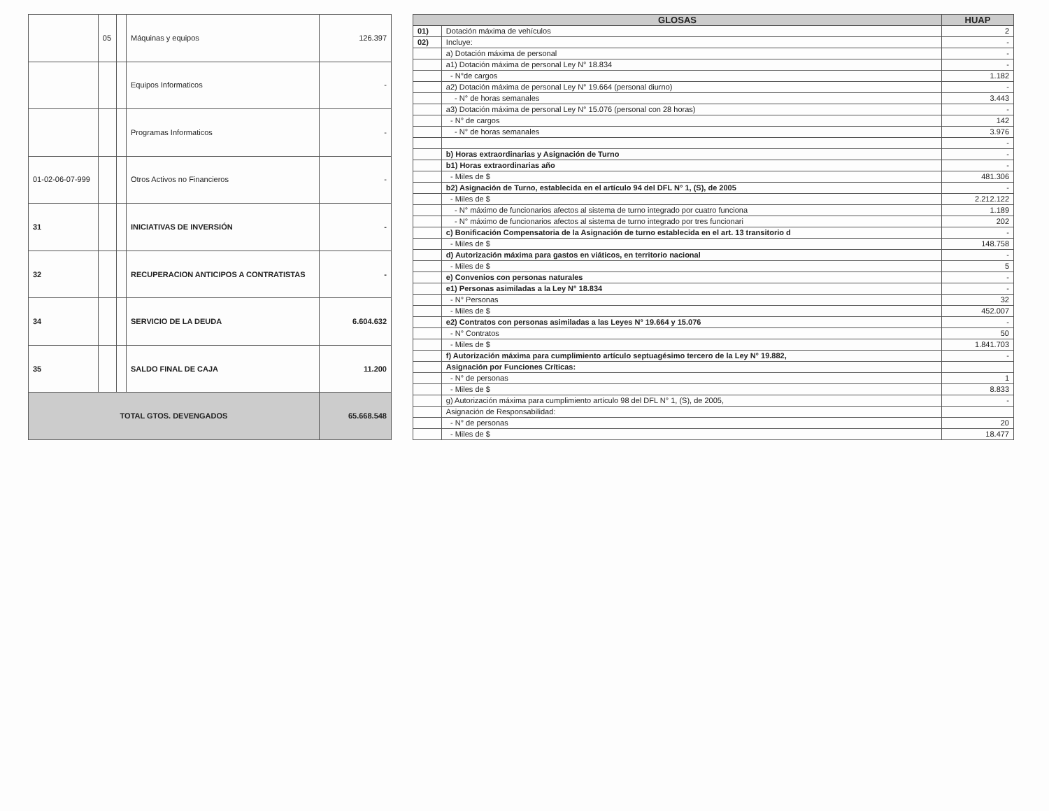| | 05 | | Máquinas y equipos | 126.397 |
| | | | Equipos Informaticos | - |
| | | | Programas Informaticos | - |
| 01-02-06-07-999 | | | Otros Activos no Financieros | - |
| 31 | | | INICIATIVAS DE INVERSIÓN | - |
| 32 | | | RECUPERACION ANTICIPOS A CONTRATISTAS | - |
| 34 | | | SERVICIO DE LA DEUDA | 6.604.632 |
| 35 | | | SALDO FINAL DE CAJA | 11.200 |
| TOTAL GTOS. DEVENGADOS | | | | 65.668.548 |
| GLOSAS | | HUAP |
| --- | --- | --- |
| 01) | Dotación máxima de vehículos | 2 |
| 02) | Incluye: | - |
| | a) Dotación máxima de personal | - |
| | a1) Dotación máxima de personal Ley N° 18.834 | - |
| | - N°de cargos | 1.182 |
| | a2) Dotación máxima de personal Ley N° 19.664 (personal diurno) | - |
| | - N° de horas semanales | 3.443 |
| | a3) Dotación máxima de personal Ley N° 15.076 (personal con 28 horas) | - |
| | - N° de cargos | 142 |
| | - N° de horas semanales | 3.976 |
| | | - |
| | b) Horas extraordinarias y Asignación de Turno | - |
| | b1) Horas extraordinarias año | - |
| | - Miles de $ | 481.306 |
| | b2) Asignación de Turno, establecida en el artículo 94 del DFL N° 1, (S), de 2005 | - |
| | - Miles de $ | 2.212.122 |
| | - N° máximo de funcionarios afectos al sistema de turno integrado por cuatro funciona | 1.189 |
| | - N° máximo de funcionarios afectos al sistema de turno integrado por tres funcionari | 202 |
| | c) Bonificación Compensatoria de la Asignación de turno establecida en el art. 13 transitorio d | - |
| | - Miles de $ | 148.758 |
| | d) Autorización máxima para gastos en viáticos, en territorio nacional | - |
| | - Miles de $ | 5 |
| | e) Convenios con personas naturales | - |
| | e1) Personas asimiladas a la Ley N° 18.834 | - |
| | - N° Personas | 32 |
| | - Miles de $ | 452.007 |
| | e2) Contratos con personas asimiladas a las Leyes N° 19.664 y 15.076 | - |
| | - N° Contratos | 50 |
| | - Miles de $ | 1.841.703 |
| | f) Autorización máxima para cumplimiento artículo septuagésimo tercero de la Ley N° 19.882, | - |
| | Asignación por Funciones Críticas: | |
| | - N° de personas | 1 |
| | - Miles de $ | 8.833 |
| | g) Autorización máxima para cumplimiento artículo 98 del DFL N° 1, (S), de 2005, | - |
| | Asignación de Responsabilidad: | |
| | - N° de personas | 20 |
| | - Miles de $ | 18.477 |